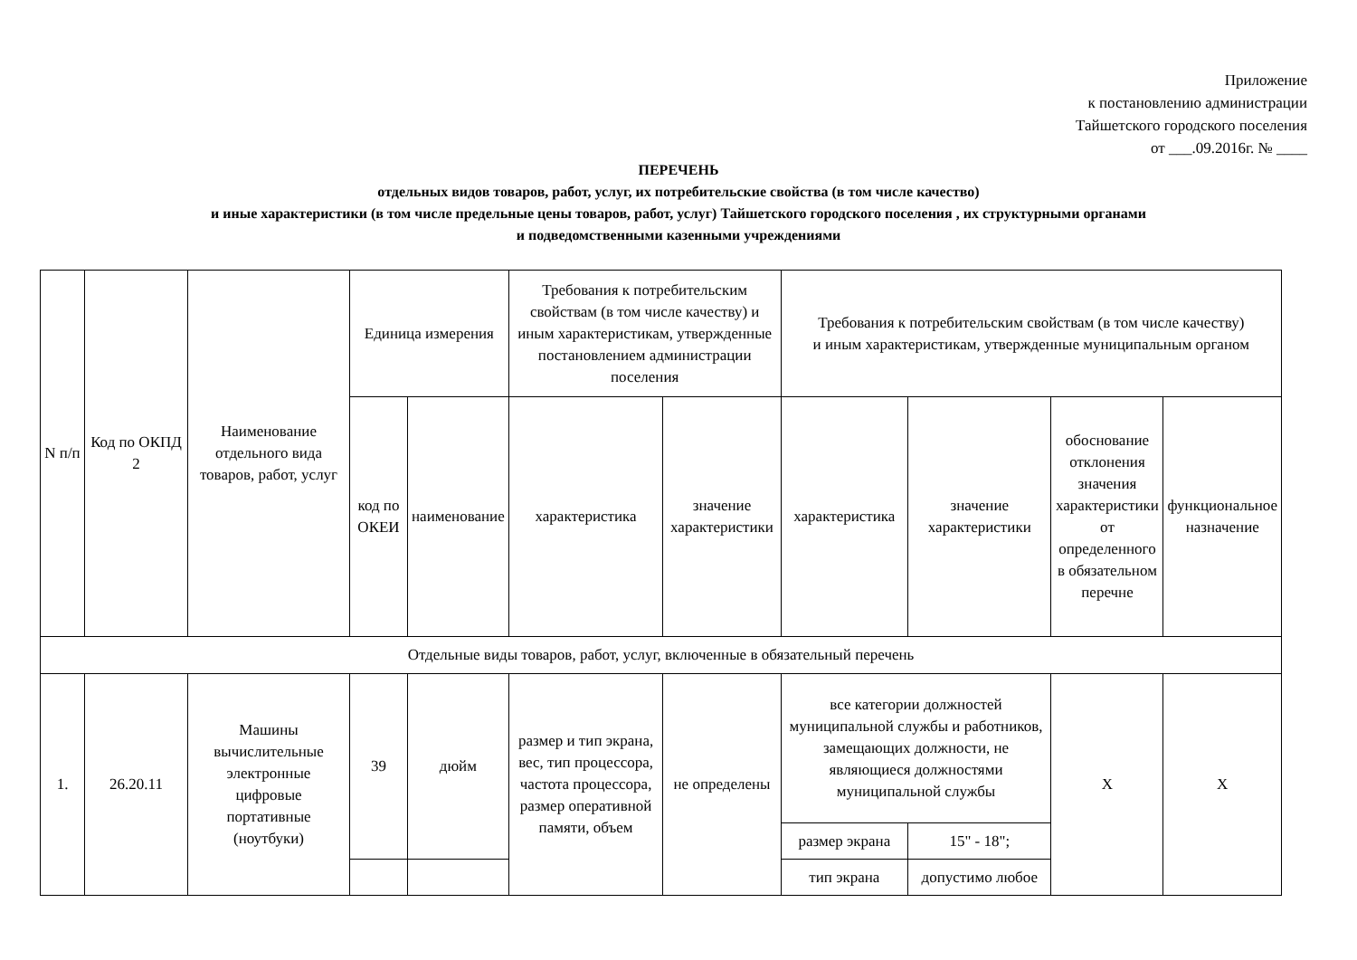Приложение
к постановлению администрации
Тайшетского городского поселения
от ___.09.2016г. № ____
ПЕРЕЧЕНЬ
отдельных видов товаров, работ, услуг, их потребительские свойства (в том числе качество)
и иные характеристики (в том числе предельные цены товаров, работ, услуг) Тайшетского городского поселения , их структурными органами
и подведомственными казенными учреждениями
| N п/п | Код по ОКПД 2 | Наименование отдельного вида товаров, работ, услуг | Единица измерения | | Требования к потребительским свойствам (в том числе качеству) и иным характеристикам, утвержденные постановлением администрации поселения | | Требования к потребительским свойствам (в том числе качеству) и иным характеристикам, утвержденные муниципальным органом | | | |
| --- | --- | --- | --- | --- | --- | --- | --- | --- | --- | --- |
| | | | код по ОКЕИ | наименование | характеристика | значение характеристики | характеристика | значение характеристики | обоснование отклонения значения характеристики от определенного в обязательном перечне | функциональное назначение |
| Отдельные виды товаров, работ, услуг, включенные в обязательный перечень | | | | | | | | | | |
| 1. | 26.20.11 | Машины вычислительные электронные цифровые портативные (ноутбуки) | 39 | дюйм | размер и тип экрана, вес, тип процессора, частота процессора, размер оперативной памяти, объем | не определены | все категории должностей муниципальной службы и работников, замещающих должности, не являющиеся должностями муниципальной службы | | X | X |
| | | | | | | | размер экрана | 15" - 18"; | | |
| | | | | | | | тип экрана | допустимо любое | | |